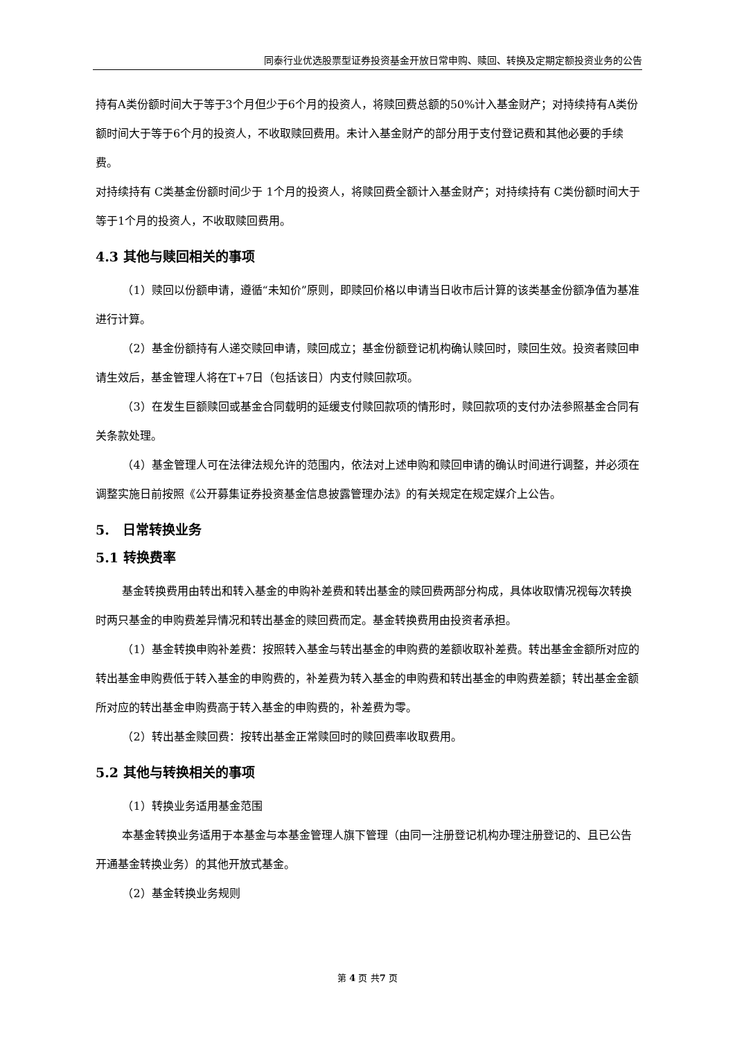同泰行业优选股票型证券投资基金开放日常申购、赎回、转换及定期定额投资业务的公告
持有A类份额时间大于等于3个月但少于6个月的投资人，将赎回费总额的50%计入基金财产；对持续持有A类份额时间大于等于6个月的投资人，不收取赎回费用。未计入基金财产的部分用于支付登记费和其他必要的手续费。
对持续持有 C类基金份额时间少于 1个月的投资人，将赎回费全额计入基金财产；对持续持有 C类份额时间大于等于1个月的投资人，不收取赎回费用。
4.3 其他与赎回相关的事项
（1）赎回以份额申请，遵循“未知价”原则，即赎回价格以申请当日收市后计算的该类基金份额净值为基准进行计算。
（2）基金份额持有人递交赎回申请，赎回成立；基金份额登记机构确认赎回时，赎回生效。投资者赎回申请生效后，基金管理人将在T+7日（包括该日）内支付赎回款项。
（3）在发生巨额赎回或基金合同载明的延缓支付赎回款项的情形时，赎回款项的支付办法参照基金合同有关条款处理。
（4）基金管理人可在法律法规允许的范围内，依法对上述申购和赎回申请的确认时间进行调整，并必须在调整实施日前按照《公开募集证券投资基金信息披露管理办法》的有关规定在规定媒介上公告。
5.　日常转换业务
5.1 转换费率
基金转换费用由转出和转入基金的申购补差费和转出基金的赎回费两部分构成，具体收取情况视每次转换时两只基金的申购费差异情况和转出基金的赎回费而定。基金转换费用由投资者承担。
（1）基金转换申购补差费：按照转入基金与转出基金的申购费的差额收取补差费。转出基金金额所对应的转出基金申购费低于转入基金的申购费的，补差费为转入基金的申购费和转出基金的申购费差额；转出基金金额所对应的转出基金申购费高于转入基金的申购费的，补差费为零。
（2）转出基金赎回费：按转出基金正常赎回时的赎回费率收取费用。
5.2 其他与转换相关的事项
（1）转换业务适用基金范围
本基金转换业务适用于本基金与本基金管理人旗下管理（由同一注册登记机构办理注册登记的、且已公告开通基金转换业务）的其他开放式基金。
（2）基金转换业务规则
第 4 页 共7 页